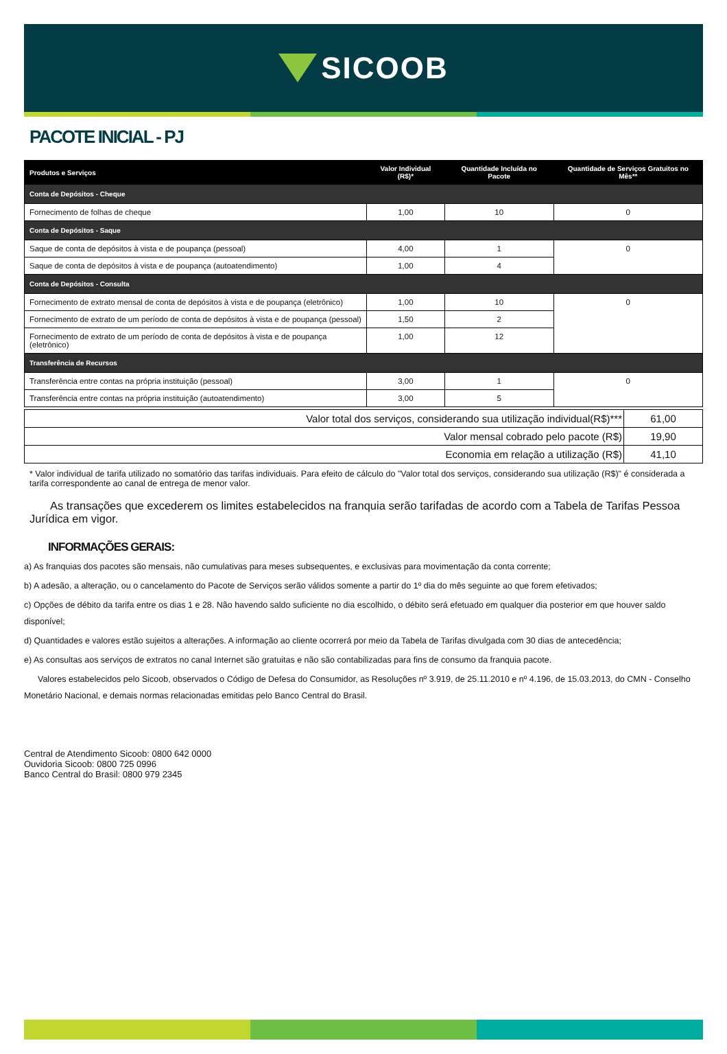SICOOB
PACOTE INICIAL - PJ
| Produtos e Serviços | Valor Individual (R$)* | Quantidade Incluída no Pacote | Quantidade de Serviços Gratuitos no Mês** |
| --- | --- | --- | --- |
| Conta de Depósitos - Cheque | | | |
| Fornecimento de folhas de cheque | 1,00 | 10 | 0 |
| Conta de Depósitos - Saque | | | |
| Saque de conta de depósitos à vista e de poupança (pessoal) | 4,00 | 1 | 0 |
| Saque de conta de depósitos à vista e de poupança (autoatendimento) | 1,00 | 4 | |
| Conta de Depósitos - Consulta | | | |
| Fornecimento de extrato mensal de conta de depósitos à vista e de poupança (eletrônico) | 1,00 | 10 | 0 |
| Fornecimento de extrato de um período de conta de depósitos à vista e de poupança (pessoal) | 1,50 | 2 | |
| Fornecimento de extrato de um período de conta de depósitos à vista e de poupança (eletrônico) | 1,00 | 12 | |
| Transferência de Recursos | | | |
| Transferência entre contas na própria instituição (pessoal) | 3,00 | 1 | 0 |
| Transferência entre contas na própria instituição (autoatendimento) | 3,00 | 5 | |
| Valor total dos serviços, considerando sua utilização individual(R$)*** | 61,00 |
| Valor mensal cobrado pelo pacote (R$) | 19,90 |
| Economia em relação a utilização (R$) | 41,10 |
* Valor individual de tarifa utilizado no somatório das tarifas individuais. Para efeito de cálculo do "Valor total dos serviços, considerando sua utilização (R$)" é considerada a tarifa correspondente ao canal de entrega de menor valor.
As transações que excederem os limites estabelecidos na franquia serão tarifadas de acordo com a Tabela de Tarifas Pessoa Jurídica em vigor.
INFORMAÇÕES GERAIS:
a) As franquias dos pacotes são mensais, não cumulativas para meses subsequentes, e exclusivas para movimentação da conta corrente;
b) A adesão, a alteração, ou o cancelamento do Pacote de Serviços serão válidos somente a partir do 1º dia do mês seguinte ao que forem efetivados;
c) Opções de débito da tarifa entre os dias 1 e 28. Não havendo saldo suficiente no dia escolhido, o débito será efetuado em qualquer dia posterior em que houver saldo disponível;
d) Quantidades e valores estão sujeitos a alterações. A informação ao cliente ocorrerá por meio da Tabela de Tarifas divulgada com 30 dias de antecedência;
e) As consultas aos serviços de extratos no canal Internet são gratuitas e não são contabilizadas para fins de consumo da franquia pacote.
Valores estabelecidos pelo Sicoob, observados o Código de Defesa do Consumidor, as Resoluções nº 3.919, de 25.11.2010 e nº 4.196, de 15.03.2013, do CMN - Conselho Monetário Nacional, e demais normas relacionadas emitidas pelo Banco Central do Brasil.
Central de Atendimento Sicoob: 0800 642 0000
Ouvidoria Sicoob: 0800 725 0996
Banco Central do Brasil: 0800 979 2345